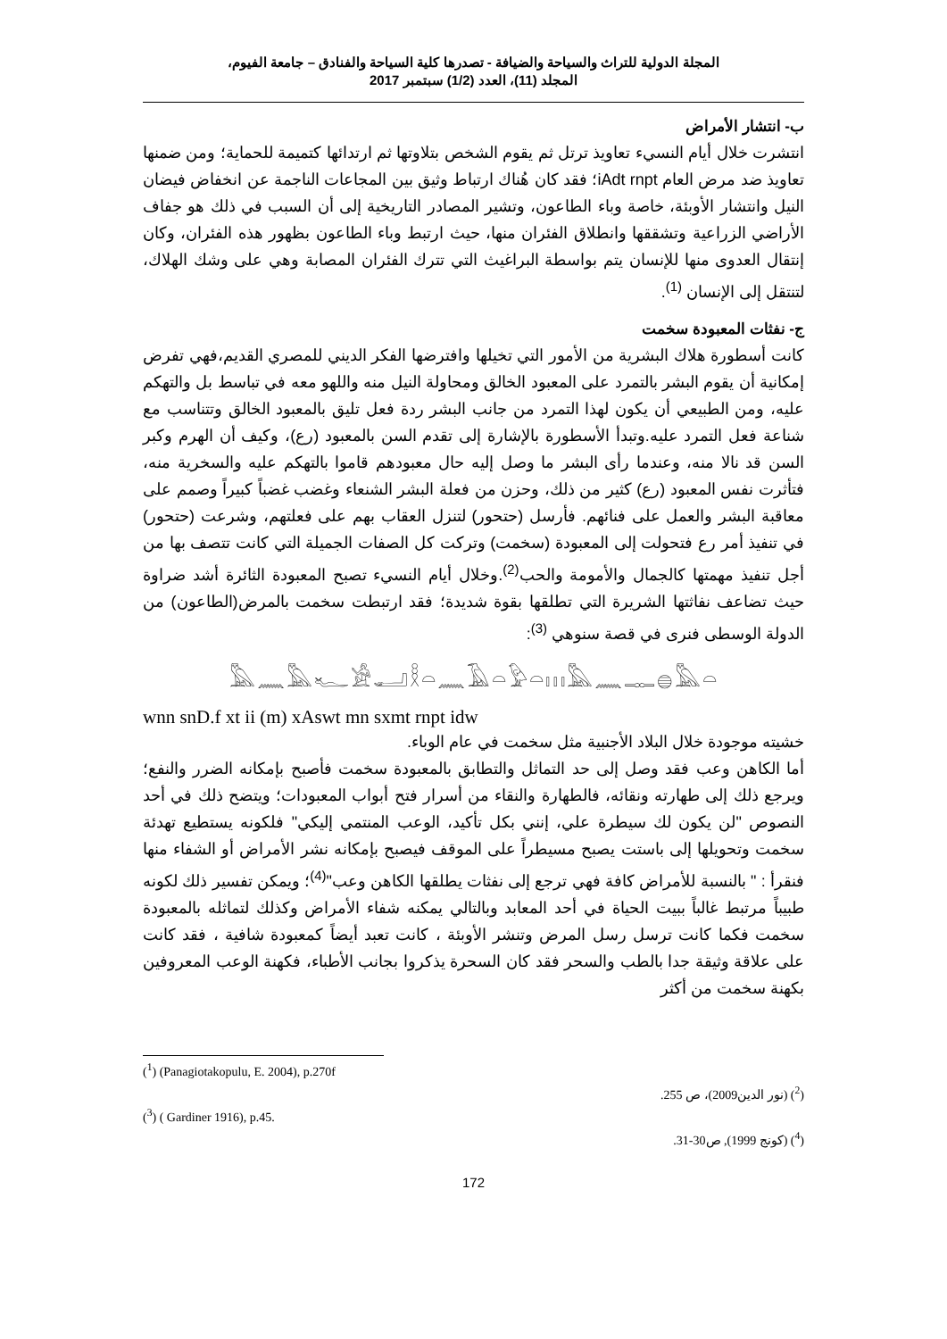المجلة الدولية للتراث والسياحة والضيافة - تصدرها كلية السياحة والفنادق – جامعة الفيوم،
المجلد (11)، العدد (1/2) سبتمبر 2017
ب- انتشار الأمراض
انتشرت خلال أيام النسيء تعاويذ ترتل ثم يقوم الشخص بتلاوتها ثم ارتدائها كتميمة للحماية؛ ومن ضمنها تعاويذ ضد مرض العام iAdt rnpt؛ فقد كان هُناك ارتباط وثيق بين المجاعات الناجمة عن انخفاض فيضان النيل وانتشار الأوبئة، خاصة وباء الطاعون، وتشير المصادر التاريخية إلى أن السبب في ذلك هو جفاف الأراضي الزراعية وتشققها وانطلاق الفئران منها، حيث ارتبط وباء الطاعون بظهور هذه الفئران، وكان إنتقال العدوى منها للإنسان يتم بواسطة البراغيث التي تترك الفئران المصابة وهي على وشك الهلاك، لتنتقل إلى الإنسان <sup>(1)</sup>.
ج- نفثات المعبودة سخمت
كانت أسطورة هلاك البشرية من الأمور التي تخيلها وافترضها الفكر الديني للمصري القديم،فهي تفرض إمكانية أن يقوم البشر بالتمرد على المعبود الخالق ومحاولة النيل منه واللهو معه في تباسط بل والتهكم عليه، ومن الطبيعي أن يكون لهذا التمرد من جانب البشر ردة فعل تليق بالمعبود الخالق وتتناسب مع شناعة فعل التمرد عليه.وتبدأ الأسطورة بالإشارة إلى تقدم السن بالمعبود (رع)، وكيف أن الهرم وكبر السن قد نالا منه، وعندما رأى البشر ما وصل إليه حال معبودهم قاموا بالتهكم عليه والسخرية منه، فتأثرت نفس المعبود (رع) كثير من ذلك، وحزن من فعلة البشر الشنعاء وغضب غضباً كبيراً وصمم على معاقبة البشر والعمل على فنائهم. فأرسل (حتحور) لتنزل العقاب بهم على فعلتهم، وشرعت (حتحور) في تنفيذ أمر رع فتحولت إلى المعبودة (سخمت) وتركت كل الصفات الجميلة التي كانت تتصف بها من أجل تنفيذ مهمتها كالجمال والأمومة والحب<sup>(2)</sup>.وخلال أيام النسيء تصبح المعبودة الثائرة أشد ضراوة حيث تضاعف نفاثتها الشريرة التي تطلقها بقوة شديدة؛ فقد ارتبطت سخمت بالمرض(الطاعون) من الدولة الوسطى فنرى في قصة سنوهي <sup>(3)</sup>:
𓅓𓈖𓅓𓆑𓀀𓂝𓎛𓏏𓈖𓄿𓏏𓅱𓏏𓏥𓅓𓈖𓊃𓐍𓅓𓏏
wnn snD.f xt ii (m) xAswt mn sxmt rnpt idw
خشيته موجودة خلال البلاد الأجنبية مثل سخمت في عام الوباء.
أما الكاهن وعب فقد وصل إلى حد التماثل والتطابق بالمعبودة سخمت فأصبح بإمكانه الضرر والنفع؛ ويرجع ذلك إلى طهارته ونقائه، فالطهارة والنقاء من أسرار فتح أبواب المعبودات؛ ويتضح ذلك في أحد النصوص "لن يكون لك سيطرة علي، إنني بكل تأكيد، الوعب المنتمي إليكي" فلكونه يستطيع تهدئة سخمت وتحويلها إلى باستت يصبح مسيطراً على الموقف فيصبح بإمكانه نشر الأمراض أو الشفاء منها فنقرأ : " بالنسبة للأمراض كافة فهي ترجع إلى نفثات يطلقها الكاهن وعب"<sup>(4)</sup>؛ ويمكن تفسير ذلك لكونه طبيباً مرتبط غالباً ببيت الحياة في أحد المعابد وبالتالي يمكنه شفاء الأمراض وكذلك لتماثله بالمعبودة سخمت فكما كانت ترسل رسل المرض وتنشر الأوبئة ، كانت تعبد أيضاً كمعبودة شافية ، فقد كانت على علاقة وثيقة جدا بالطب والسحر فقد كان السحرة يذكروا بجانب الأطباء، فكهنة الوعب المعروفين بكهنة سخمت من أكثر
(<sup>1</sup>) (Panagiotakopulu, E. 2004), p.270f
(<sup>2</sup>) (نور الدين2009)، ص 255.
(<sup>3</sup>) ( Gardiner 1916), p.45.
(<sup>4</sup>) (كونج 1999), ص30-31.
172